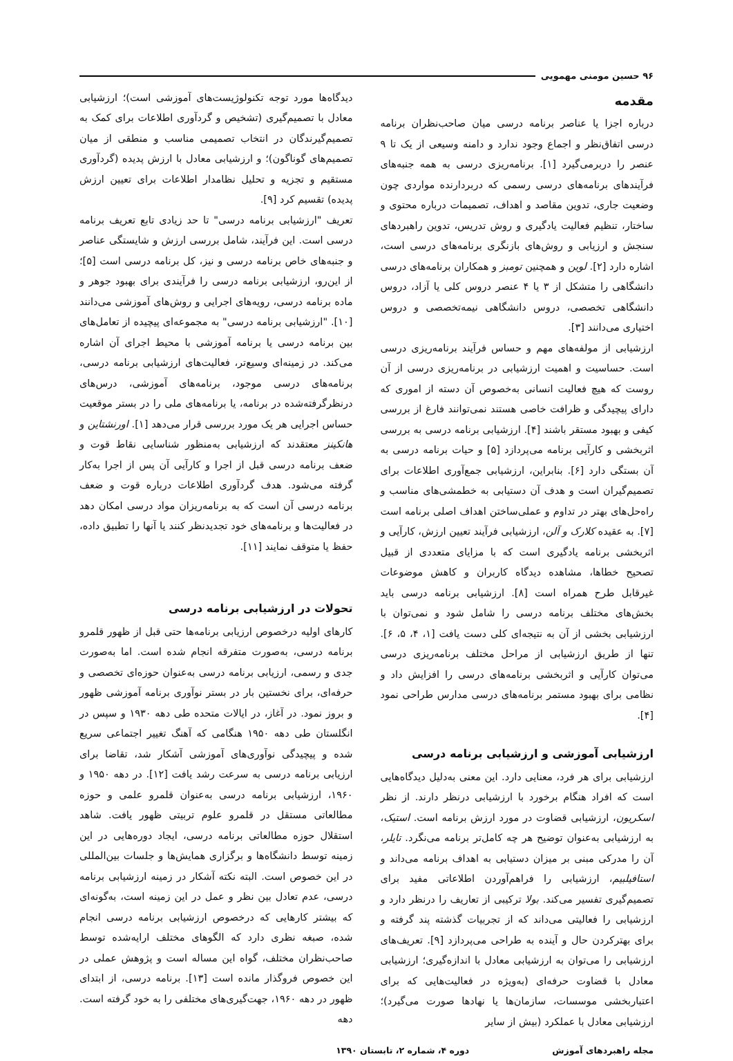۹۶ حسین مومنی مهمویی
مقدمه
درباره اجزا یا عناصر برنامه درسی میان صاحب‌نظران برنامه درسی اتفاق‌نظر و اجماع وجود ندارد و دامنه وسیعی از یک تا ۹ عنصر را دربرمی‌گیرد [۱]. برنامه‌ریزی درسی به همه جنبه‌های فرآیندهای برنامه‌های درسی رسمی که دربردارنده مواردی چون وضعیت جاری، تدوین مقاصد و اهداف، تصمیمات درباره محتوی و ساختار، تنظیم فعالیت یادگیری و روش تدریس، تدوین راهبردهای سنجش و ارزیابی و روش‌های بازنگری برنامه‌های درسی است، اشاره دارد [۲]. لوین و همچنین تومبز و همکاران برنامه‌های درسی دانشگاهی را متشکل از ۳ یا ۴ عنصر دروس کلی یا آزاد، دروس دانشگاهی تخصصی، دروس دانشگاهی نیمه‌تخصصی و دروس اختیاری می‌دانند [۳].
ارزشیابی از مولفه‌های مهم و حساس فرآیند برنامه‌ریزی درسی است. حساسیت و اهمیت ارزشیابی در برنامه‌ریزی درسی از آن روست که هیچ فعالیت انسانی به‌خصوص آن دسته از اموری که دارای پیچیدگی و ظرافت خاصی هستند نمی‌توانند فارغ از بررسی کیفی و بهبود مستقر باشند [۴]. ارزشیابی برنامه درسی به بررسی اثربخشی و کارآیی برنامه می‌پردازد [۵] و حیات برنامه درسی به آن بستگی دارد [۶]. بنابراین، ارزشیابی جمع‌آوری اطلاعات برای تصمیم‌گیران است و هدف آن دستیابی به خطمشی‌های مناسب و راه‌حل‌های بهتر در تداوم و عملی‌ساختن اهداف اصلی برنامه است [۷]. به عقیده کلارک و آلن، ارزشیابی فرآیند تعیین ارزش، کارآیی و اثربخشی برنامه یادگیری است که با مزایای متعددی از قبیل تصحیح خطاها، مشاهده دیدگاه کاربران و کاهش موضوعات غیرقابل طرح همراه است [۸]. ارزشیابی برنامه درسی باید بخش‌های مختلف برنامه درسی را شامل شود و نمی‌توان با ارزشیابی بخشی از آن به نتیجه‌ای کلی دست یافت [۱، ۴، ۵، ۶]. تنها از طریق ارزشیابی از مراحل مختلف برنامه‌ریزی درسی می‌توان کارآیی و اثربخشی برنامه‌های درسی را افزایش داد و نظامی برای بهبود مستمر برنامه‌های درسی مدارس طراحی نمود [۴].
ارزشیابی آموزشی و ارزشیابی برنامه درسی
ارزشیابی برای هر فرد، معنایی دارد. این معنی به‌دلیل دیدگاه‌هایی است که افراد هنگام برخورد با ارزشیابی درنظر دارند. از نظر اسکریون، ارزشیابی قضاوت در مورد ارزش برنامه است. استیک، به ارزشیابی به‌عنوان توضیح هر چه کامل‌تر برنامه می‌نگرد. تایلر، آن را مدرکی مبنی بر میزان دستیابی به اهداف برنامه می‌داند و استافیلبیم، ارزشیابی را فراهم‌آوردن اطلاعاتی مفید برای تصمیم‌گیری تفسیر می‌کند. بولا ترکیبی از تعاریف را درنظر دارد و ارزشیابی را فعالیتی می‌داند که از تجربیات گذشته پند گرفته و برای بهترکردن حال و آینده به طراحی می‌پردازد [۹]. تعریف‌های ارزشیابی را می‌توان به ارزشیابی معادل با اندازه‌گیری؛ ارزشیابی معادل با قضاوت حرفه‌ای (به‌ویژه در فعالیت‌هایی که برای اعتباربخشی موسسات، سازمان‌ها یا نهادها صورت می‌گیرد)؛ ارزشیابی معادل با عملکرد (بیش از سایر
دیدگاه‌ها مورد توجه تکنولوژیست‌های آموزشی است)؛ ارزشیابی معادل با تصمیم‌گیری (تشخیص و گردآوری اطلاعات برای کمک به تصمیم‌گیرندگان در انتخاب تصمیمی مناسب و منطقی از میان تصمیم‌های گوناگون)؛ و ارزشیابی معادل با ارزش پدیده (گردآوری مستقیم و تجزیه و تحلیل نظامدار اطلاعات برای تعیین ارزش پدیده) تقسیم کرد [۹].
تعریف "ارزشیابی برنامه درسی" تا حد زیادی تابع تعریف برنامه درسی است. این فرآیند، شامل بررسی ارزش و شایستگی عناصر و جنبه‌های خاص برنامه درسی و نیز، کل برنامه درسی است [۵]؛ از این‌رو، ارزشیابی برنامه درسی را فرآیندی برای بهبود جوهر و ماده برنامه درسی، رویه‌های اجرایی و روش‌های آموزشی می‌دانند [۱۰]. "ارزشیابی برنامه درسی" به مجموعه‌ای پیچیده از تعامل‌های بین برنامه درسی یا برنامه آموزشی با محیط اجرای آن اشاره می‌کند. در زمینه‌ای وسیع‌تر، فعالیت‌های ارزشیابی برنامه درسی، برنامه‌های درسی موجود، برنامه‌های آموزشی، درس‌های درنظرگرفته‌شده در برنامه، یا برنامه‌های ملی را در بستر موقعیت حساس اجرایی هر یک مورد بررسی قرار می‌دهد [۱]. اورنشتاین و هانکینز معتقدند که ارزشیابی به‌منظور شناسایی نقاط قوت و ضعف برنامه درسی قبل از اجرا و کارآیی آن پس از اجرا به‌کار گرفته می‌شود. هدف گردآوری اطلاعات درباره قوت و ضعف برنامه درسی آن است که به برنامه‌ریزان مواد درسی امکان دهد در فعالیت‌ها و برنامه‌های خود تجدیدنظر کنند یا آنها را تطبیق داده، حفظ یا متوقف نمایند [۱۱].
تحولات در ارزشیابی برنامه درسی
کارهای اولیه درخصوص ارزیابی برنامه‌ها حتی قبل از ظهور قلمرو برنامه درسی، به‌صورت متفرقه انجام شده است. اما به‌صورت جدی و رسمی، ارزیابی برنامه درسی به‌عنوان حوزه‌ای تخصصی و حرفه‌ای، برای نخستین بار در بستر نوآوری برنامه آموزشی ظهور و بروز نمود. در آغاز، در ایالات متحده طی دهه ۱۹۳۰ و سپس در انگلستان طی دهه ۱۹۵۰ هنگامی که آهنگ تغییر اجتماعی سریع شده و پیچیدگی نوآوری‌های آموزشی آشکار شد، تقاضا برای ارزیابی برنامه درسی به سرعت رشد یافت [۱۲]. در دهه ۱۹۵۰ و ۱۹۶۰، ارزشیابی برنامه درسی به‌عنوان قلمرو علمی و حوزه مطالعاتی مستقل در قلمرو علوم تربیتی ظهور یافت. شاهد استقلال حوزه مطالعاتی برنامه درسی، ایجاد دوره‌هایی در این زمینه توسط دانشگاه‌ها و برگزاری همایش‌ها و جلسات بین‌المللی در این خصوص است. البته نکته آشکار در زمینه ارزشیابی برنامه درسی، عدم تعادل بین نظر و عمل در این زمینه است، به‌گونه‌ای که بیشتر کارهایی که درخصوص ارزشیابی برنامه درسی انجام شده، صبغه نظری دارد که الگوهای مختلف ارایه‌شده توسط صاحب‌نظران مختلف، گواه این مساله است و پژوهش عملی در این خصوص فروگذار مانده است [۱۳]. برنامه درسی، از ابتدای ظهور در دهه ۱۹۶۰، جهت‌گیری‌های مختلفی را به خود گرفته است. دهه
مجله راهبردهای آموزش دوره ۴، شماره ۲، تابستان ۱۳۹۰